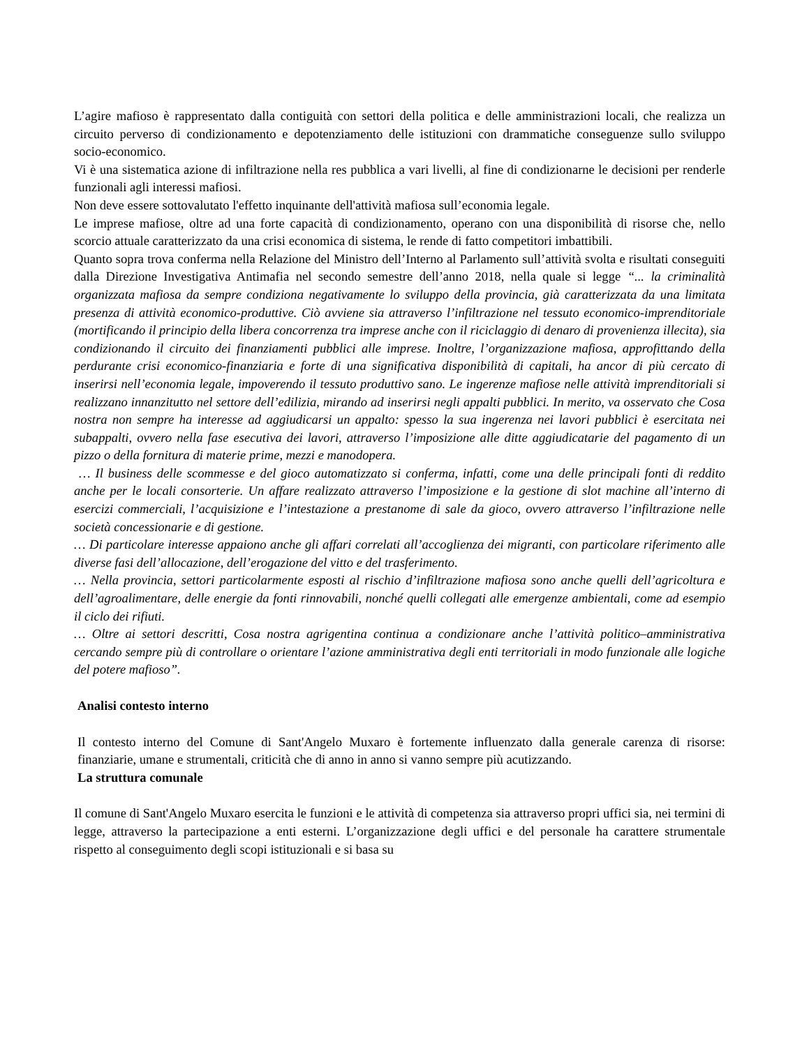L’agire mafioso è rappresentato dalla contiguità con settori della politica e delle amministrazioni locali, che realizza un circuito perverso di condizionamento e depotenziamento delle istituzioni con drammatiche conseguenze sullo sviluppo socio-economico.
Vi è una sistematica azione di infiltrazione nella res pubblica a vari livelli, al fine di condizionarne le decisioni per renderle funzionali agli interessi mafiosi.
Non deve essere sottovalutato l'effetto inquinante dell'attività mafiosa sull’economia legale.
Le imprese mafiose, oltre ad una forte capacità di condizionamento, operano con una disponibilità di risorse che, nello scorcio attuale caratterizzato da una crisi economica di sistema, le rende di fatto competitori imbattibili.
Quanto sopra trova conferma nella Relazione del Ministro dell’Interno al Parlamento sull’attività svolta e risultati conseguiti dalla Direzione Investigativa Antimafia nel secondo semestre dell’anno 2018, nella quale si legge “... la criminalità organizzata mafiosa da sempre condiziona negativamente lo sviluppo della provincia, già caratterizzata da una limitata presenza di attività economico-produttive. Ciò avviene sia attraverso l’infiltrazione nel tessuto economico-imprenditoriale (mortificando il principio della libera concorrenza tra imprese anche con il riciclaggio di denaro di provenienza illecita), sia condizionando il circuito dei finanziamenti pubblici alle imprese. Inoltre, l’organizzazione mafiosa, approfittando della perdurante crisi economico-finanziaria e forte di una significativa disponibilità di capitali, ha ancor di più cercato di inserirsi nell’economia legale, impoverendo il tessuto produttivo sano. Le ingerenze mafiose nelle attività imprenditoriali si realizzano innanzitutto nel settore dell’edilizia, mirando ad inserirsi negli appalti pubblici. In merito, va osservato che Cosa nostra non sempre ha interesse ad aggiudicarsi un appalto: spesso la sua ingerenza nei lavori pubblici è esercitata nei subappalti, ovvero nella fase esecutiva dei lavori, attraverso l’imposizione alle ditte aggiudicatarie del pagamento di un pizzo o della fornitura di materie prime, mezzi e manodopera.
… Il business delle scommesse e del gioco automatizzato si conferma, infatti, come una delle principali fonti di reddito anche per le locali consorterie. Un affare realizzato attraverso l’imposizione e la gestione di slot machine all’interno di esercizi commerciali, l’acquisizione e l’intestazione a prestanome di sale da gioco, ovvero attraverso l’infiltrazione nelle società concessionarie e di gestione.
… Di particolare interesse appaiono anche gli affari correlati all’accoglienza dei migranti, con particolare riferimento alle diverse fasi dell’allocazione, dell’erogazione del vitto e del trasferimento.
… Nella provincia, settori particolarmente esposti al rischio d’infiltrazione mafiosa sono anche quelli dell’agricoltura e dell’agroalimentare, delle energie da fonti rinnovabili, nonché quelli collegati alle emergenze ambientali, come ad esempio il ciclo dei rifiuti.
… Oltre ai settori descritti, Cosa nostra agrigentina continua a condizionare anche l’attività politico–amministrativa cercando sempre più di controllare o orientare l’azione amministrativa degli enti territoriali in modo funzionale alle logiche del potere mafioso”.
Analisi contesto interno
Il contesto interno del Comune di Sant'Angelo Muxaro è fortemente influenzato dalla generale carenza di risorse: finanziarie, umane e strumentali, criticità che di anno in anno si vanno sempre più acutizzando.
La struttura comunale
Il comune di Sant'Angelo Muxaro esercita le funzioni e le attività di competenza sia attraverso propri uffici sia, nei termini di legge, attraverso la partecipazione a enti esterni. L’organizzazione degli uffici e del personale ha carattere strumentale rispetto al conseguimento degli scopi istituzionali e si basa su